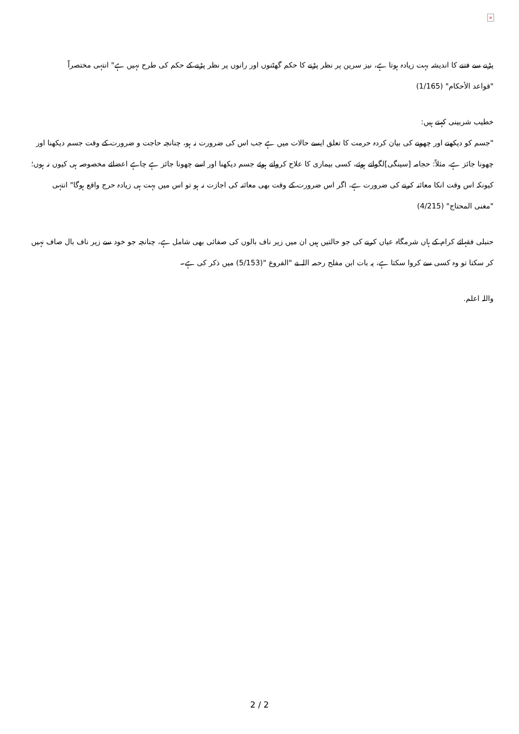×
پڑنے سے فتنے کا اندیشہ بہت زیادہ ہوتا ہے، نیز سرین پر نظر پڑنے کا حکم گھٹنوں اور رانوں پر نظر پڑنے کے حکم کی طرح نہیں ہے" انتہی مختصراً
"قواعد الأحكام" (1/165)
خطیب شربینی کہتے ہیں:
"جسم کو دیکھنے اور چھونے کی بیان کردہ حرمت کا تعلق ایسے حالات میں ہے جب اس کی ضرورت نہ ہو، چنانچہ حاجت و ضرورت کے وقت جسم دیکھنا اور چھونا جائز ہے، مثلاً: حجامہ [سینگی]لگواتے ہوئے، کسی بیماری کا علاج کرواتے ہوئے جسم دیکھنا اور اسے چھونا جائز ہے چاہے اعضائے مخصوصہ ہی کیوں نہ ہوں؛ کیونکہ اس وقت انکا معائنہ کرنے کی ضرورت ہے، اگر اس ضرورت کے وقت بھی معائنہ کی اجازت نہ ہو تو اس میں بہت ہی زیادہ حرج واقع ہوگا" انتہی
"مغنی المحتاج" (4/215)
حنبلی فقہائے کرام کے ہاں شرمگاہ عیاں کرنے کی جو حالتیں ہیں ان میں زیر ناف بالوں کی صفائی بھی شامل ہے، چنانچہ جو خود سے زیر ناف بال صاف نہیں کر سکتا تو وہ کسی سے کروا سکتا ہے، یہ بات ابن مفلح رحمہ اللہ نے "الفروع "(5/153) میں ذکر کی ہے۔
واللہ اعلم.
2 / 2